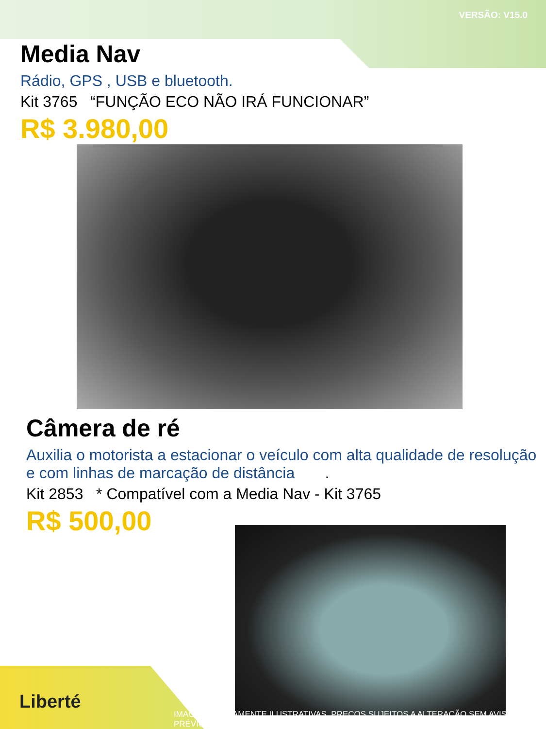VERSÃO: V15.0
Media Nav
Rádio, GPS , USB e bluetooth.
Kit 3765 “FUNÇÃO ECO NÃO IRÁ FUNCIONAR”
R$ 3.980,00
Câmera de ré
Auxilia o motorista a estacionar o veículo com alta qualidade de resolução e com linhas de marcação de distância .
Kit 2853 * Compatível com a Media Nav - Kit 3765
R$ 500,00
Liberté
IMAGENS MERAMENTE ILUSTRATIVAS. PREÇOS SUJEITOS A ALTERAÇÃO SEM AVISO PRÉVIO